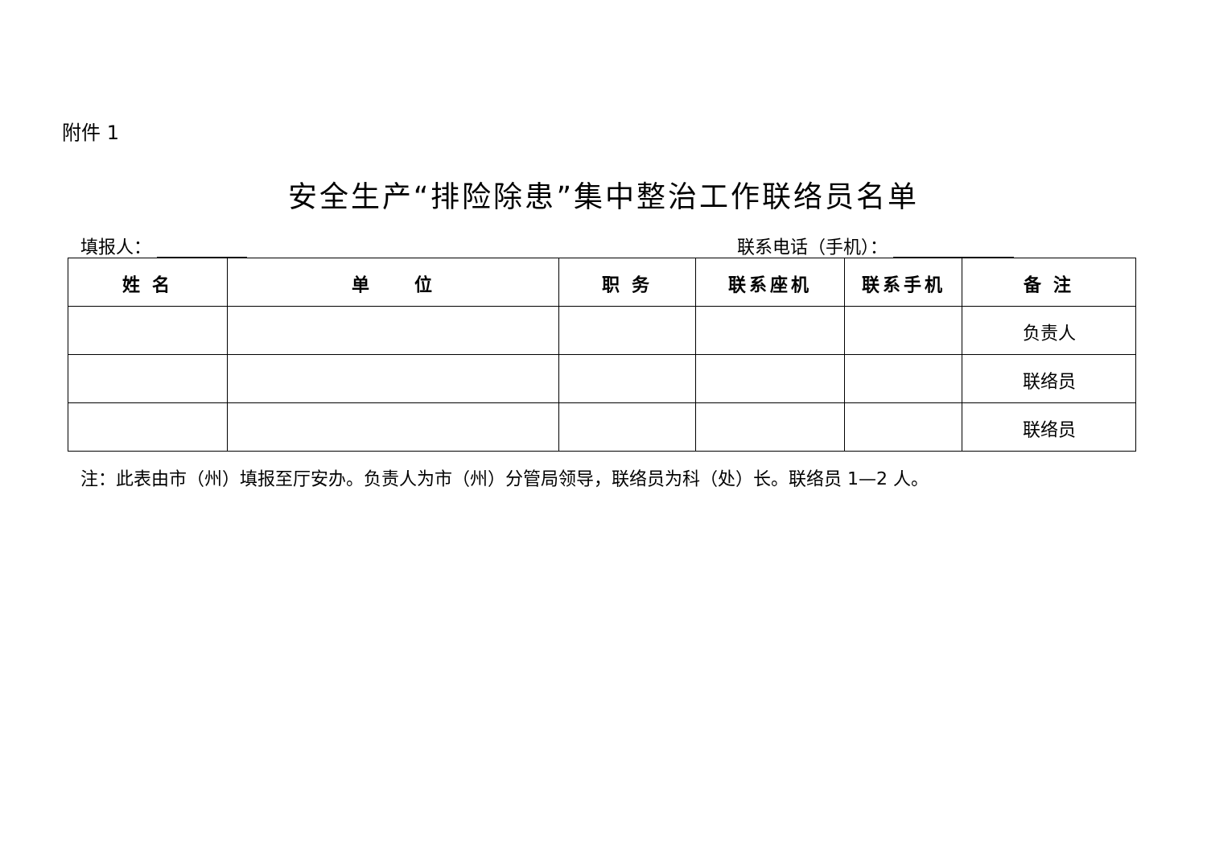附件 1
安全生产“排险除患”集中整治工作联络员名单
填报人： 联系电话（手机）：
| 姓 名 | 单 位 | 职 务 | 联系座机 | 联系手机 | 备 注 |
| --- | --- | --- | --- | --- | --- |
| | | | | | 负责人 |
| | | | | | 联络员 |
| | | | | | 联络员 |
注：此表由市（州）填报至厅安办。负责人为市（州）分管局领导，联络员为科（处）长。联络员 1—2 人。